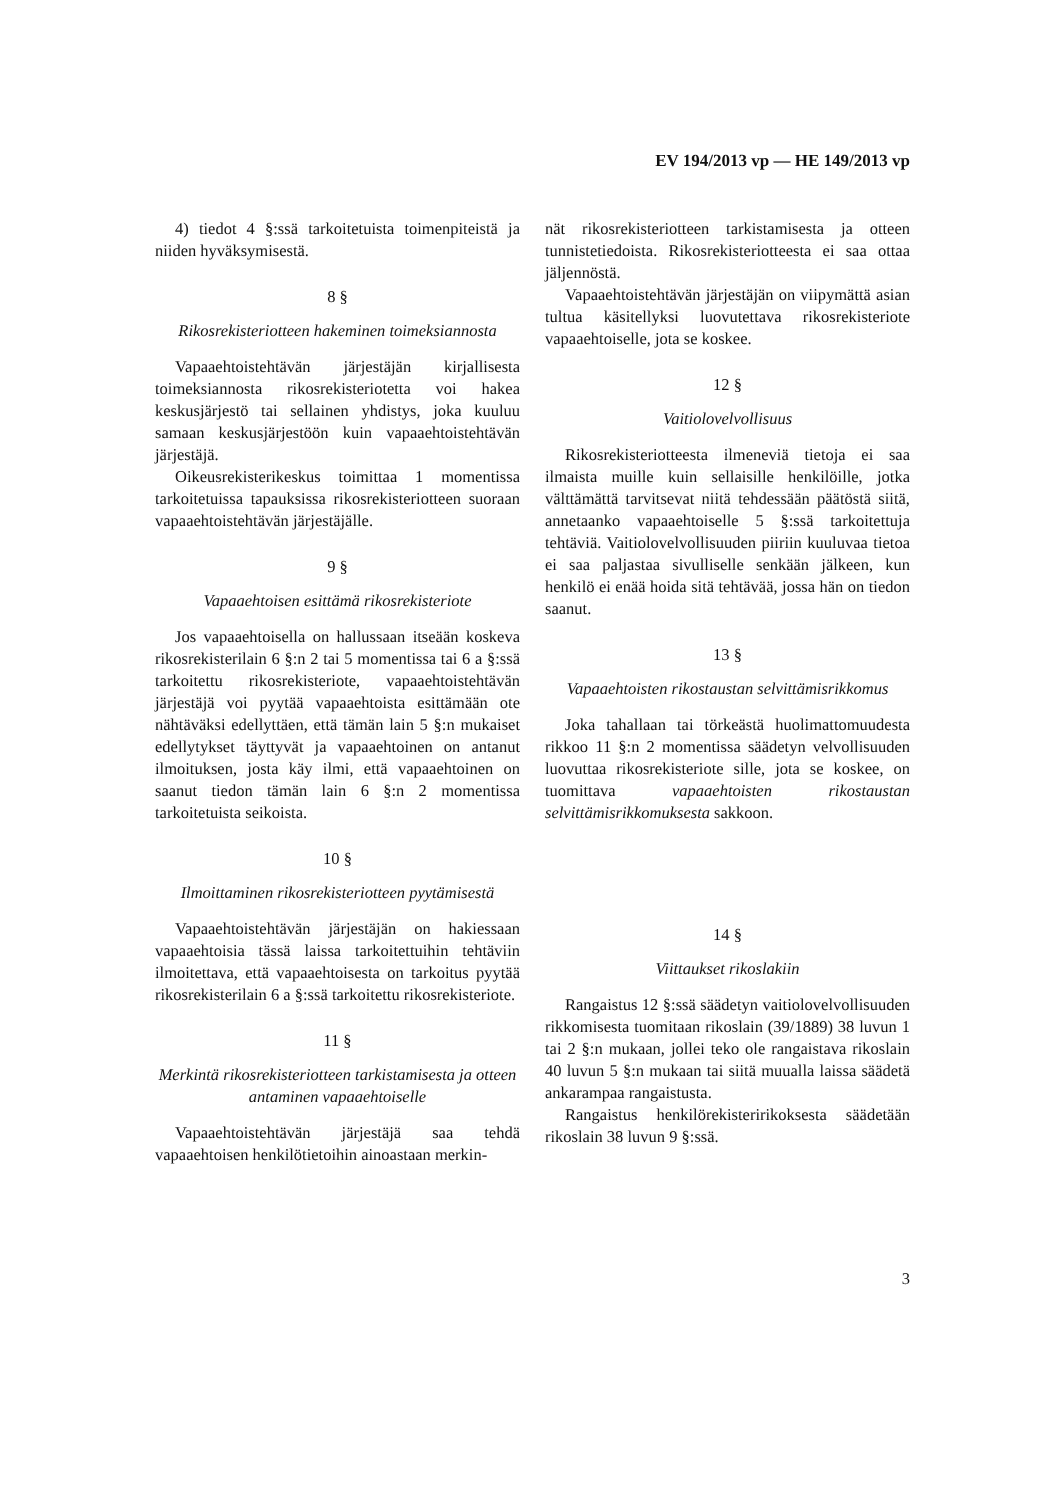EV 194/2013 vp — HE 149/2013 vp
4) tiedot 4 §:ssä tarkoitetuista toimenpiteistä ja niiden hyväksymisestä.
8 §
Rikosrekisteriotteen hakeminen toimeksiannosta
Vapaaehtoistehtävän järjestäjän kirjallisesta toimeksiannosta rikosrekisteriotetta voi hakea keskusjärjestö tai sellainen yhdistys, joka kuuluu samaan keskusjärjestöön kuin vapaaehtoistehtävän järjestäjä.
Oikeusrekisterikeskus toimittaa 1 momentissa tarkoitetuissa tapauksissa rikosrekisteriotteen suoraan vapaaehtoistehtävän järjestäjälle.
9 §
Vapaaehtoisen esittämä rikosrekisteriote
Jos vapaaehtoisella on hallussaan itseään koskeva rikosrekisterilain 6 §:n 2 tai 5 momentissa tai 6 a §:ssä tarkoitettu rikosrekisteriote, vapaaehtoistehtävän järjestäjä voi pyytää vapaaehtoista esittämään ote nähtäväksi edellyttäen, että tämän lain 5 §:n mukaiset edellytykset täyttyvät ja vapaaehtoinen on antanut ilmoituksen, josta käy ilmi, että vapaaehtoinen on saanut tiedon tämän lain 6 §:n 2 momentissa tarkoitetuista seikoista.
10 §
Ilmoittaminen rikosrekisteriotteen pyytämisestä
Vapaaehtoistehtävän järjestäjän on hakiessaan vapaaehtoisia tässä laissa tarkoitettuihin tehtäviin ilmoitettava, että vapaaehtoisesta on tarkoitus pyytää rikosrekisterilain 6 a §:ssä tarkoitettu rikosrekisteriote.
11 §
Merkintä rikosrekisteriotteen tarkistamisesta ja otteen antaminen vapaaehtoiselle
Vapaaehtoistehtävän järjestäjä saa tehdä vapaaehtoisen henkilötietoihin ainoastaan merkin-
nät rikosrekisteriotteen tarkistamisesta ja otteen tunnistetiedoista. Rikosrekisteriotteesta ei saa ottaa jäljennöstä.
Vapaaehtoistehtävän järjestäjän on viipymättä asian tultua käsitellyksi luovutettava rikosrekisteriote vapaaehtoiselle, jota se koskee.
12 §
Vaitiolovelvollisuus
Rikosrekisteriotteesta ilmeneviä tietoja ei saa ilmaista muille kuin sellaisille henkilöille, jotka välttämättä tarvitsevat niitä tehdessään päätöstä siitä, annetaanko vapaaehtoiselle 5 §:ssä tarkoitettuja tehtäviä. Vaitiolovelvollisuuden piiriin kuuluvaa tietoa ei saa paljastaa sivulliselle senkään jälkeen, kun henkilö ei enää hoida sitä tehtävää, jossa hän on tiedon saanut.
13 §
Vapaaehtoisten rikostaustan selvittämisrikkomus
Joka tahallaan tai törkeästä huolimattomuudesta rikkoo 11 §:n 2 momentissa säädetyn velvollisuuden luovuttaa rikosrekisteriote sille, jota se koskee, on tuomittava vapaaehtoisten rikostaustan selvittämisrikkomuksesta sakkoon.
14 §
Viittaukset rikoslakiin
Rangaistus 12 §:ssä säädetyn vaitiolovelvollisuuden rikkomisesta tuomitaan rikoslain (39/1889) 38 luvun 1 tai 2 §:n mukaan, jollei teko ole rangaistava rikoslain 40 luvun 5 §:n mukaan tai siitä muualla laissa säädetä ankarampaa rangaistusta.
Rangaistus henkilörekisteririkoksesta säädetään rikoslain 38 luvun 9 §:ssä.
3